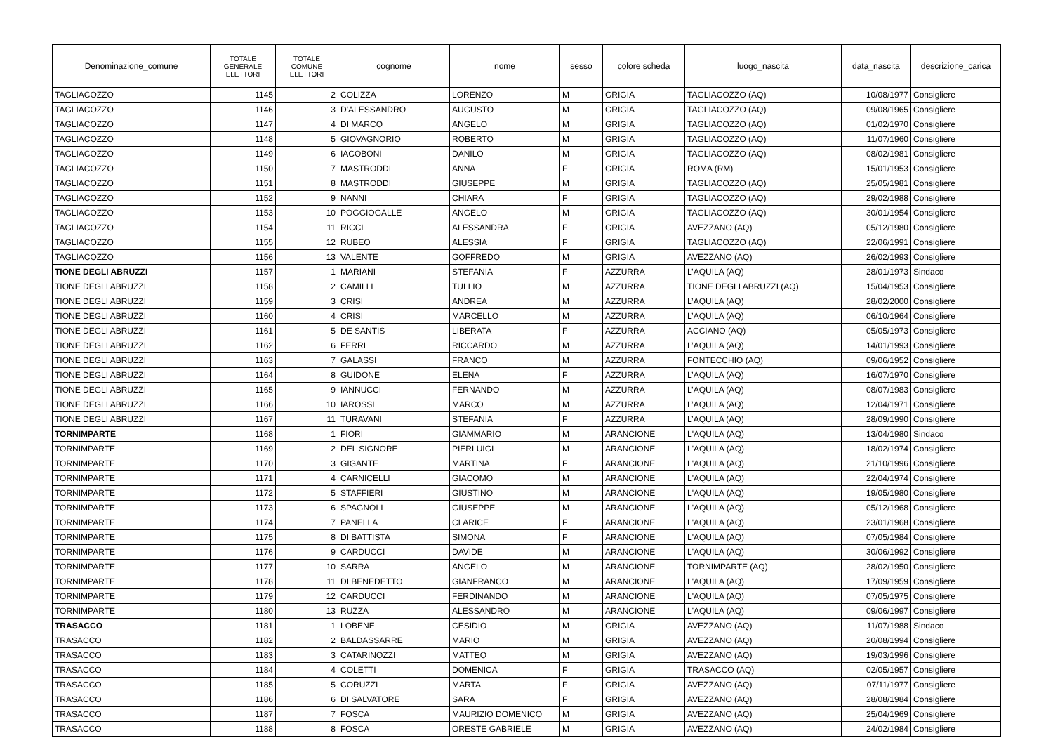| Denominazione_comune | TOTALE GENERALE ELETTORI | TOTALE COMUNE ELETTORI | cognome | nome | sesso | colore scheda | luogo_nascita | data_nascita | descrizione_carica |
| --- | --- | --- | --- | --- | --- | --- | --- | --- | --- |
| TAGLIACOZZO | 1145 | 2 | COLIZZA | LORENZO | M | GRIGIA | TAGLIACOZZO (AQ) | 10/08/1977 | Consigliere |
| TAGLIACOZZO | 1146 | 3 | D'ALESSANDRO | AUGUSTO | M | GRIGIA | TAGLIACOZZO (AQ) | 09/08/1965 | Consigliere |
| TAGLIACOZZO | 1147 | 4 | DI MARCO | ANGELO | M | GRIGIA | TAGLIACOZZO (AQ) | 01/02/1970 | Consigliere |
| TAGLIACOZZO | 1148 | 5 | GIOVAGNORIO | ROBERTO | M | GRIGIA | TAGLIACOZZO (AQ) | 11/07/1960 | Consigliere |
| TAGLIACOZZO | 1149 | 6 | IACOBONI | DANILO | M | GRIGIA | TAGLIACOZZO (AQ) | 08/02/1981 | Consigliere |
| TAGLIACOZZO | 1150 | 7 | MASTRODDI | ANNA | F | GRIGIA | ROMA (RM) | 15/01/1953 | Consigliere |
| TAGLIACOZZO | 1151 | 8 | MASTRODDI | GIUSEPPE | M | GRIGIA | TAGLIACOZZO (AQ) | 25/05/1981 | Consigliere |
| TAGLIACOZZO | 1152 | 9 | NANNI | CHIARA | F | GRIGIA | TAGLIACOZZO (AQ) | 29/02/1988 | Consigliere |
| TAGLIACOZZO | 1153 | 10 | POGGIOGALLE | ANGELO | M | GRIGIA | TAGLIACOZZO (AQ) | 30/01/1954 | Consigliere |
| TAGLIACOZZO | 1154 | 11 | RICCI | ALESSANDRA | F | GRIGIA | AVEZZANO (AQ) | 05/12/1980 | Consigliere |
| TAGLIACOZZO | 1155 | 12 | RUBEO | ALESSIA | F | GRIGIA | TAGLIACOZZO (AQ) | 22/06/1991 | Consigliere |
| TAGLIACOZZO | 1156 | 13 | VALENTE | GOFFREDO | M | GRIGIA | AVEZZANO (AQ) | 26/02/1993 | Consigliere |
| TIONE DEGLI ABRUZZI | 1157 | 1 | MARIANI | STEFANIA | F | AZZURRA | L’AQUILA (AQ) | 28/01/1973 | Sindaco |
| TIONE DEGLI ABRUZZI | 1158 | 2 | CAMILLI | TULLIO | M | AZZURRA | TIONE DEGLI ABRUZZI (AQ) | 15/04/1953 | Consigliere |
| TIONE DEGLI ABRUZZI | 1159 | 3 | CRISI | ANDREA | M | AZZURRA | L’AQUILA (AQ) | 28/02/2000 | Consigliere |
| TIONE DEGLI ABRUZZI | 1160 | 4 | CRISI | MARCELLO | M | AZZURRA | L’AQUILA (AQ) | 06/10/1964 | Consigliere |
| TIONE DEGLI ABRUZZI | 1161 | 5 | DE SANTIS | LIBERATA | F | AZZURRA | ACCIANO (AQ) | 05/05/1973 | Consigliere |
| TIONE DEGLI ABRUZZI | 1162 | 6 | FERRI | RICCARDO | M | AZZURRA | L’AQUILA (AQ) | 14/01/1993 | Consigliere |
| TIONE DEGLI ABRUZZI | 1163 | 7 | GALASSI | FRANCO | M | AZZURRA | FONTECCHIO (AQ) | 09/06/1952 | Consigliere |
| TIONE DEGLI ABRUZZI | 1164 | 8 | GUIDONE | ELENA | F | AZZURRA | L’AQUILA (AQ) | 16/07/1970 | Consigliere |
| TIONE DEGLI ABRUZZI | 1165 | 9 | IANNUCCI | FERNANDO | M | AZZURRA | L’AQUILA (AQ) | 08/07/1983 | Consigliere |
| TIONE DEGLI ABRUZZI | 1166 | 10 | IAROSSI | MARCO | M | AZZURRA | L’AQUILA (AQ) | 12/04/1971 | Consigliere |
| TIONE DEGLI ABRUZZI | 1167 | 11 | TURAVANI | STEFANIA | F | AZZURRA | L’AQUILA (AQ) | 28/09/1990 | Consigliere |
| TORNIMPARTE | 1168 | 1 | FIORI | GIAMMARIO | M | ARANCIONE | L'AQUILA (AQ) | 13/04/1980 | Sindaco |
| TORNIMPARTE | 1169 | 2 | DEL SIGNORE | PIERLUIGI | M | ARANCIONE | L'AQUILA (AQ) | 18/02/1974 | Consigliere |
| TORNIMPARTE | 1170 | 3 | GIGANTE | MARTINA | F | ARANCIONE | L'AQUILA (AQ) | 21/10/1996 | Consigliere |
| TORNIMPARTE | 1171 | 4 | CARNICELLI | GIACOMO | M | ARANCIONE | L'AQUILA (AQ) | 22/04/1974 | Consigliere |
| TORNIMPARTE | 1172 | 5 | STAFFIERI | GIUSTINO | M | ARANCIONE | L'AQUILA (AQ) | 19/05/1980 | Consigliere |
| TORNIMPARTE | 1173 | 6 | SPAGNOLI | GIUSEPPE | M | ARANCIONE | L'AQUILA (AQ) | 05/12/1968 | Consigliere |
| TORNIMPARTE | 1174 | 7 | PANELLA | CLARICE | F | ARANCIONE | L'AQUILA (AQ) | 23/01/1968 | Consigliere |
| TORNIMPARTE | 1175 | 8 | DI BATTISTA | SIMONA | F | ARANCIONE | L'AQUILA (AQ) | 07/05/1984 | Consigliere |
| TORNIMPARTE | 1176 | 9 | CARDUCCI | DAVIDE | M | ARANCIONE | L'AQUILA (AQ) | 30/06/1992 | Consigliere |
| TORNIMPARTE | 1177 | 10 | SARRA | ANGELO | M | ARANCIONE | TORNIMPARTE (AQ) | 28/02/1950 | Consigliere |
| TORNIMPARTE | 1178 | 11 | DI BENEDETTO | GIANFRANCO | M | ARANCIONE | L'AQUILA (AQ) | 17/09/1959 | Consigliere |
| TORNIMPARTE | 1179 | 12 | CARDUCCI | FERDINANDO | M | ARANCIONE | L'AQUILA (AQ) | 07/05/1975 | Consigliere |
| TORNIMPARTE | 1180 | 13 | RUZZA | ALESSANDRO | M | ARANCIONE | L'AQUILA (AQ) | 09/06/1997 | Consigliere |
| TRASACCO | 1181 | 1 | LOBENE | CESIDIO | M | GRIGIA | AVEZZANO (AQ) | 11/07/1988 | Sindaco |
| TRASACCO | 1182 | 2 | BALDASSARRE | MARIO | M | GRIGIA | AVEZZANO (AQ) | 20/08/1994 | Consigliere |
| TRASACCO | 1183 | 3 | CATARINOZZI | MATTEO | M | GRIGIA | AVEZZANO (AQ) | 19/03/1996 | Consigliere |
| TRASACCO | 1184 | 4 | COLETTI | DOMENICA | F | GRIGIA | TRASACCO (AQ) | 02/05/1957 | Consigliere |
| TRASACCO | 1185 | 5 | CORUZZI | MARTA | F | GRIGIA | AVEZZANO (AQ) | 07/11/1977 | Consigliere |
| TRASACCO | 1186 | 6 | DI SALVATORE | SARA | F | GRIGIA | AVEZZANO (AQ) | 28/08/1984 | Consigliere |
| TRASACCO | 1187 | 7 | FOSCA | MAURIZIO DOMENICO | M | GRIGIA | AVEZZANO (AQ) | 25/04/1969 | Consigliere |
| TRASACCO | 1188 | 8 | FOSCA | ORESTE GABRIELE | M | GRIGIA | AVEZZANO (AQ) | 24/02/1984 | Consigliere |